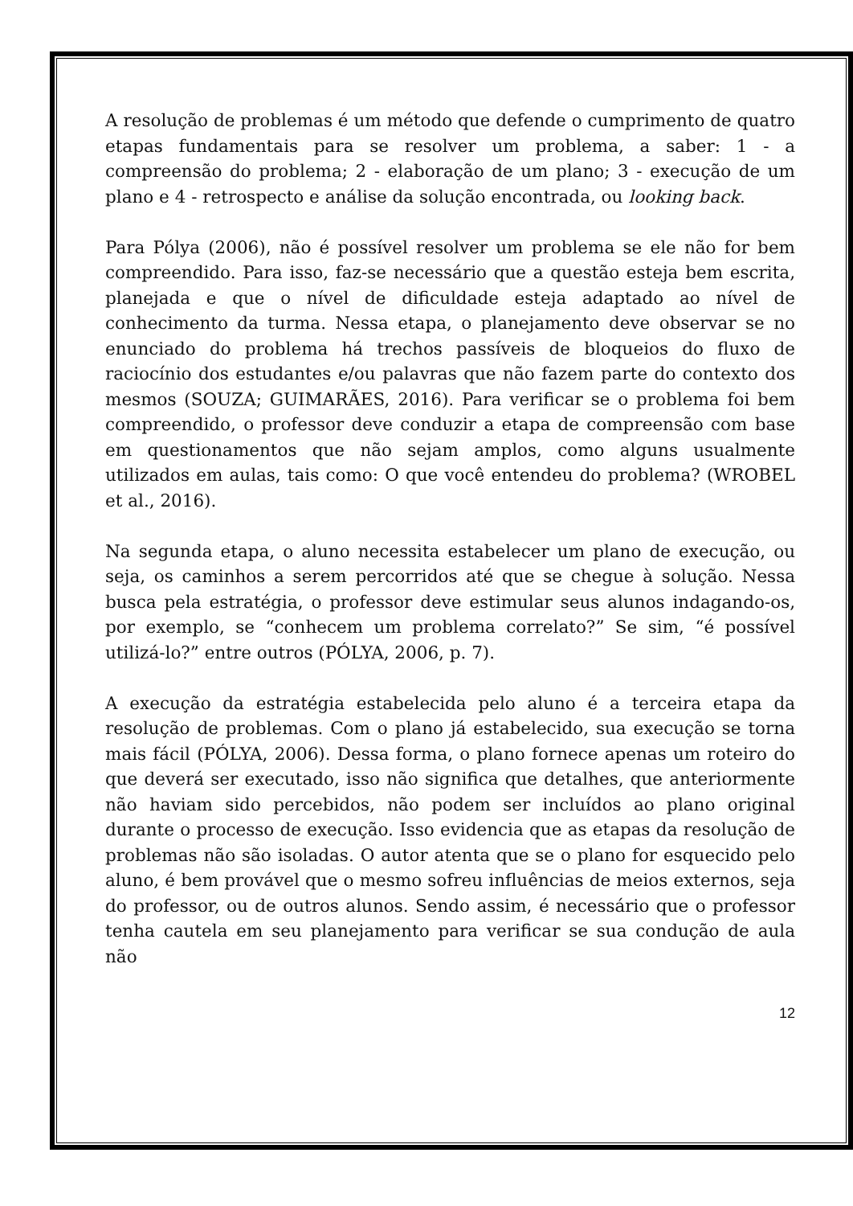A resolução de problemas é um método que defende o cumprimento de quatro etapas fundamentais para se resolver um problema, a saber: 1 - a compreensão do problema; 2 - elaboração de um plano; 3 - execução de um plano e 4 - retrospecto e análise da solução encontrada, ou looking back.
Para Pólya (2006), não é possível resolver um problema se ele não for bem compreendido. Para isso, faz-se necessário que a questão esteja bem escrita, planejada e que o nível de dificuldade esteja adaptado ao nível de conhecimento da turma. Nessa etapa, o planejamento deve observar se no enunciado do problema há trechos passíveis de bloqueios do fluxo de raciocínio dos estudantes e/ou palavras que não fazem parte do contexto dos mesmos (SOUZA; GUIMARÃES, 2016). Para verificar se o problema foi bem compreendido, o professor deve conduzir a etapa de compreensão com base em questionamentos que não sejam amplos, como alguns usualmente utilizados em aulas, tais como: O que você entendeu do problema? (WROBEL et al., 2016).
Na segunda etapa, o aluno necessita estabelecer um plano de execução, ou seja, os caminhos a serem percorridos até que se chegue à solução. Nessa busca pela estratégia, o professor deve estimular seus alunos indagando-os, por exemplo, se “conhecem um problema correlato?” Se sim, “é possível utilizá-lo?” entre outros (PÓLYA, 2006, p. 7).
A execução da estratégia estabelecida pelo aluno é a terceira etapa da resolução de problemas. Com o plano já estabelecido, sua execução se torna mais fácil (PÓLYA, 2006). Dessa forma, o plano fornece apenas um roteiro do que deverá ser executado, isso não significa que detalhes, que anteriormente não haviam sido percebidos, não podem ser incluídos ao plano original durante o processo de execução. Isso evidencia que as etapas da resolução de problemas não são isoladas. O autor atenta que se o plano for esquecido pelo aluno, é bem provável que o mesmo sofreu influências de meios externos, seja do professor, ou de outros alunos. Sendo assim, é necessário que o professor tenha cautela em seu planejamento para verificar se sua condução de aula não
12